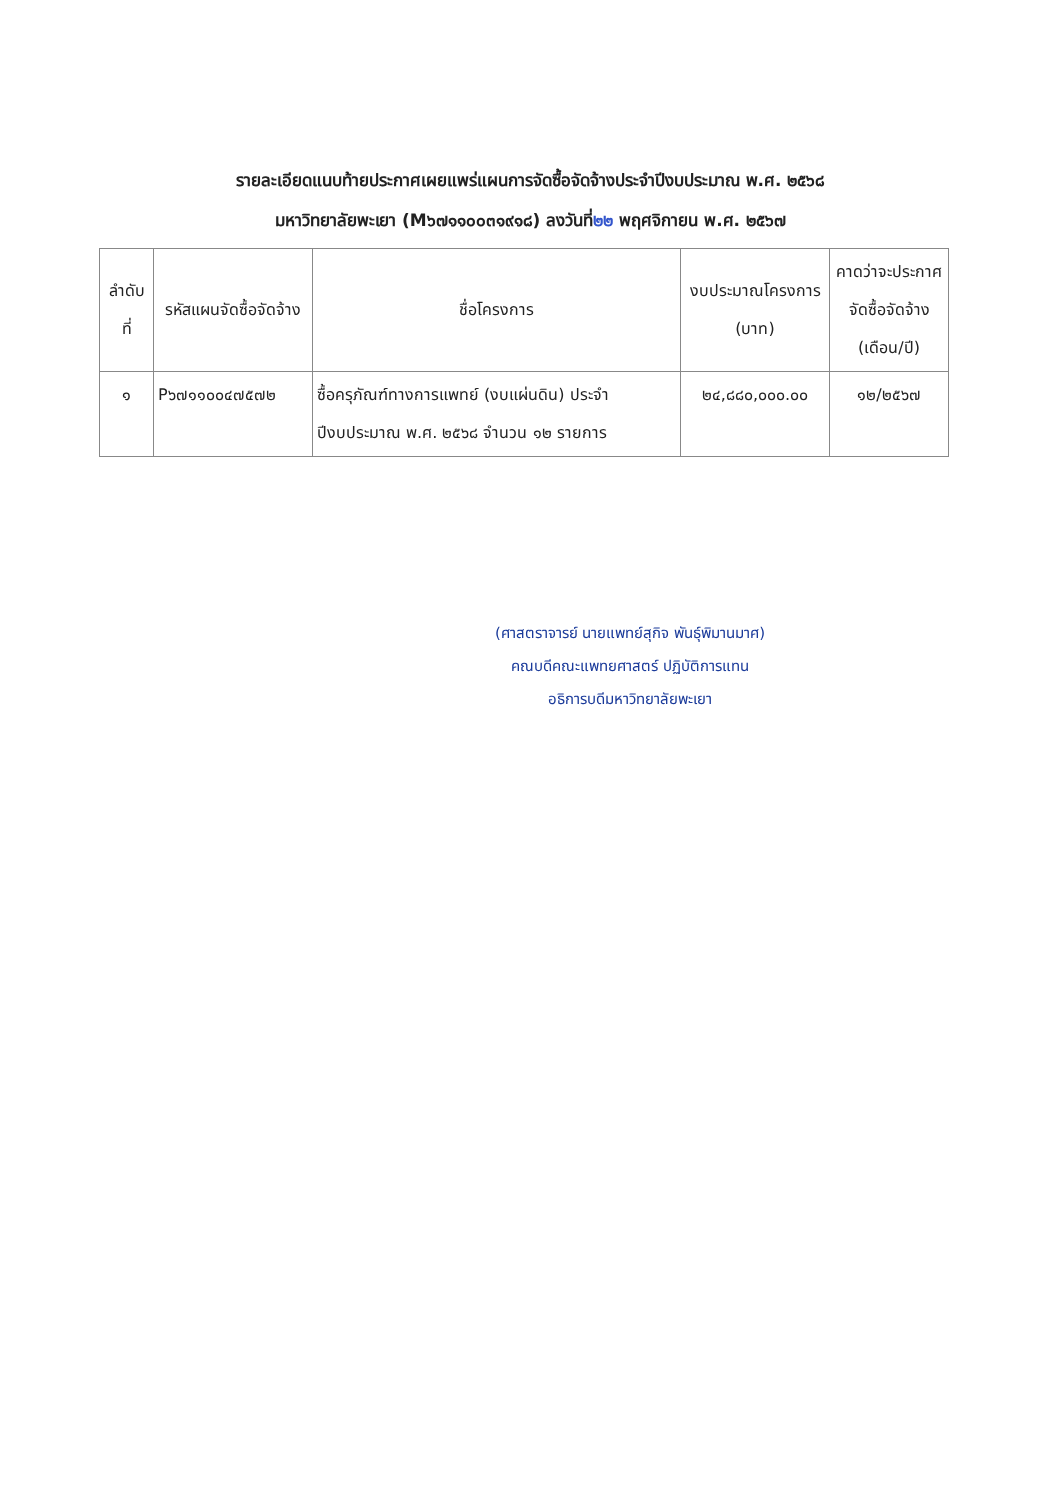รายละเอียดแนบท้ายประกาศเผยแพร่แผนการจัดซื้อจัดจ้างประจำปีงบประมาณ พ.ศ. ๒๕๖๘
มหาวิทยาลัยพะเยา (M๖๗๑๑๐๐๓๑๙๑๘) ลงวันที่๒๒ พฤศจิกายน พ.ศ. ๒๕๖๗
| ลำดับที่ | รหัสแผนจัดซื้อจัดจ้าง | ชื่อโครงการ | งบประมาณโครงการ (บาท) | คาดว่าจะประกาศจัดซื้อจัดจ้าง (เดือน/ปี) |
| --- | --- | --- | --- | --- |
| ๑ | P๖๗๑๑๐๐๔๗๕๗๒ | ซื้อครุภัณฑ์ทางการแพทย์ (งบแผ่นดิน) ประจำปีงบประมาณ พ.ศ. ๒๕๖๘ จำนวน ๑๒ รายการ | ๒๔,๘๘๐,๐๐๐.๐๐ | ๑๒/๒๕๖๗ |
(ศาสตราจารย์ นายแพทย์สุกิจ พันธุ์พิมานมาศ)
คณบดีคณะแพทยศาสตร์ ปฏิบัติการแทน
อธิการบดีมหาวิทยาลัยพะเยา